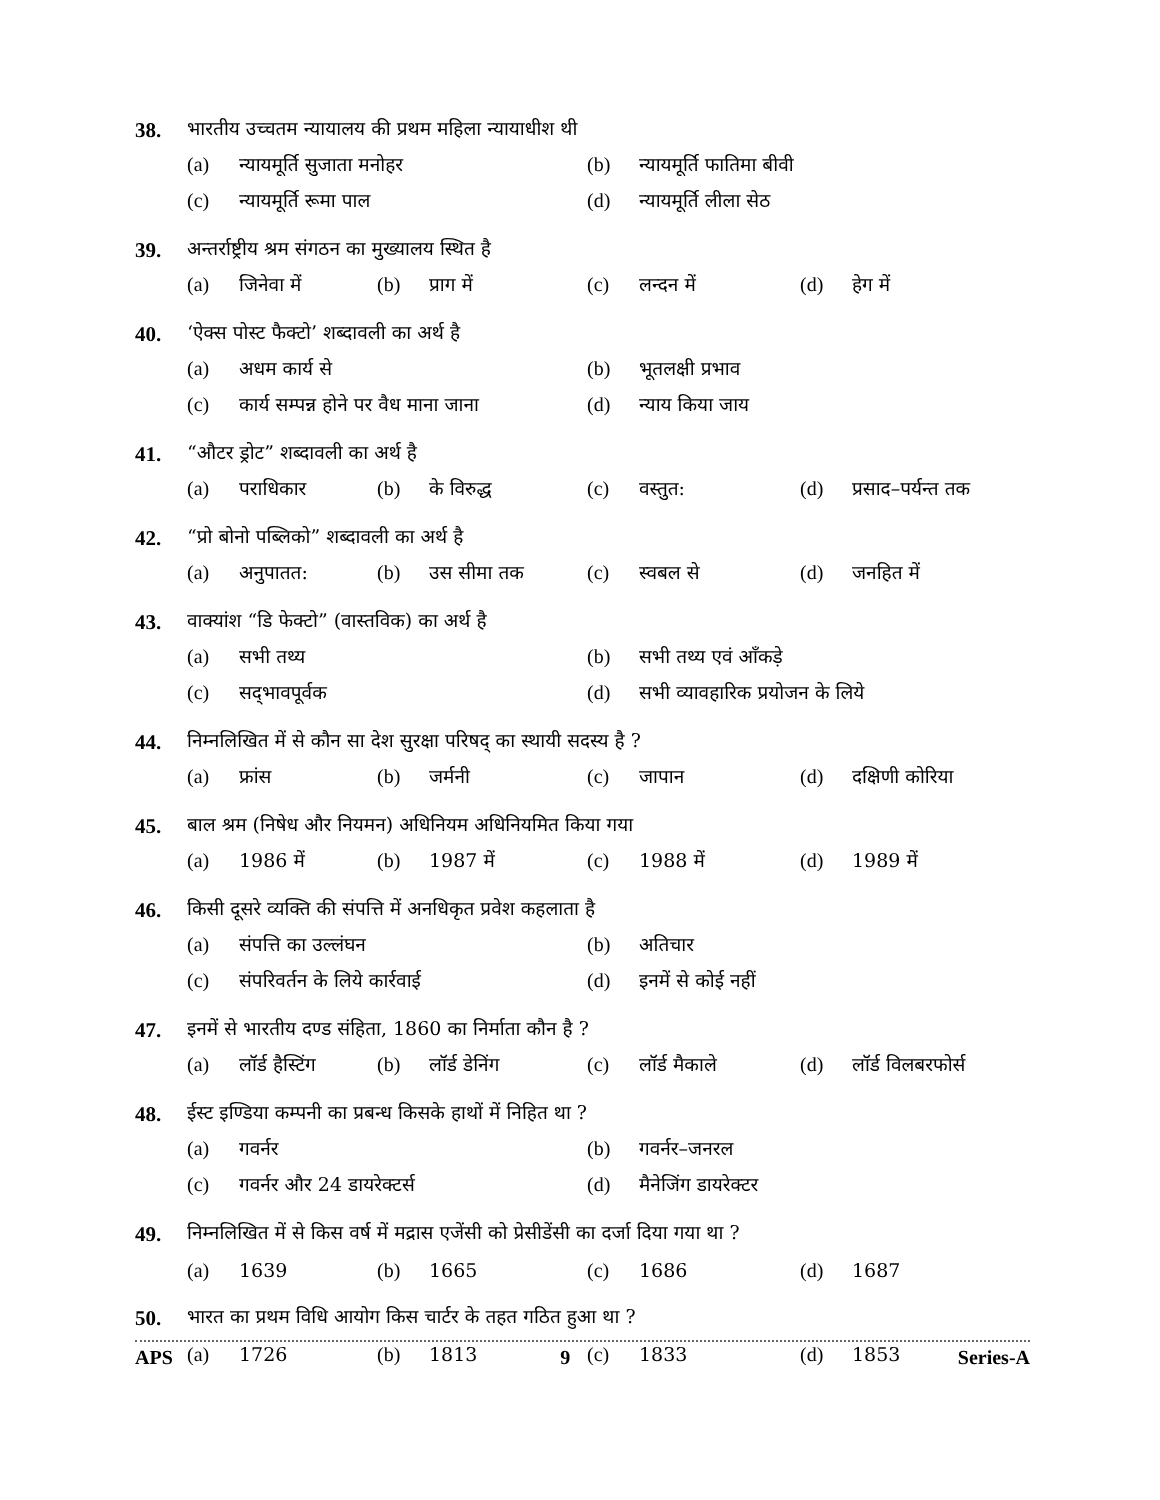38. भारतीय उच्चतम न्यायालय की प्रथम महिला न्यायाधीश थी
(a) न्यायमूर्ति सुजाता मनोहर (b) न्यायमूर्ति फातिमा बीवी
(c) न्यायमूर्ति रूमा पाल (d) न्यायमूर्ति लीला सेठ
39. अन्तर्राष्ट्रीय श्रम संगठन का मुख्यालय स्थित है
(a) जिनेवा में (b) प्राग में (c) लन्दन में (d) हेग में
40. ‘ऐक्स पोस्ट फैक्टो’ शब्दावली का अर्थ है
(a) अधम कार्य से (b) भूतलक्षी प्रभाव
(c) कार्य सम्पन्न होने पर वैध माना जाना
(d) न्याय किया जाय
41. “औटर ड्रोट” शब्दावली का अर्थ है
(a) पराधिकार (b) के विरुद्ध (c) वस्तुत: (d) प्रसाद–पर्यन्त तक
42. “प्रो बोनो पब्लिको” शब्दावली का अर्थ है
(a) अनुपातत: (b) उस सीमा तक (c) स्वबल से (d) जनहित में
43. वाक्यांश “डि फेक्टो” (वास्तविक) का अर्थ है
(a) सभी तथ्य (b) सभी तथ्य एवं आँकड़े
(c) सद्‌भावपूर्वक
(d) सभी व्यावहारिक प्रयोजन के लिये
44. निम्नलिखित में से कौन सा देश सुरक्षा परिषद् का स्थायी सदस्य है ?
(a) फ्रांस (b) जर्मनी (c) जापान (d) दक्षिणी कोरिया
45. बाल श्रम (निषेध और नियमन) अधिनियम अधिनियमित किया गया
(a) 1986 में (b) 1987 में (c) 1988 में (d) 1989 में
46. किसी दूसरे व्यक्ति की संपत्ति में अनधिकृत प्रवेश कहलाता है
(a) संपत्ति का उल्लंघन (b) अतिचार
(c) संपरिवर्तन के लिये कार्रवाई (d) इनमें से कोई नहीं
47. इनमें से भारतीय दण्ड संहिता, 1860 का निर्माता कौन है ?
(a) लॉर्ड हैस्टिंग
(b) लॉर्ड डेनिंग (c) लॉर्ड मैकाले (d) लॉर्ड विलबरफोर्स
48. ईस्ट इण्डिया कम्पनी का प्रबन्ध किसके हाथों में निहित था ?
(a) गवर्नर (b) गवर्नर–जनरल
(c) गवर्नर और 24 डायरेक्टर्स (d) मैनेजिंग डायरेक्टर
49. निम्नलिखित में से किस वर्ष में मद्रास एजेंसी को प्रेसीडेंसी का दर्जा दिया गया था ?
(a) 1639 (b) 1665 (c) 1686 (d) 1687
50. भारत का प्रथम विधि आयोग किस चार्टर के तहत गठित हुआ था ?
(a) 1726 (b) 1813 (c) 1833 (d) 1853
APS 9 Series-A